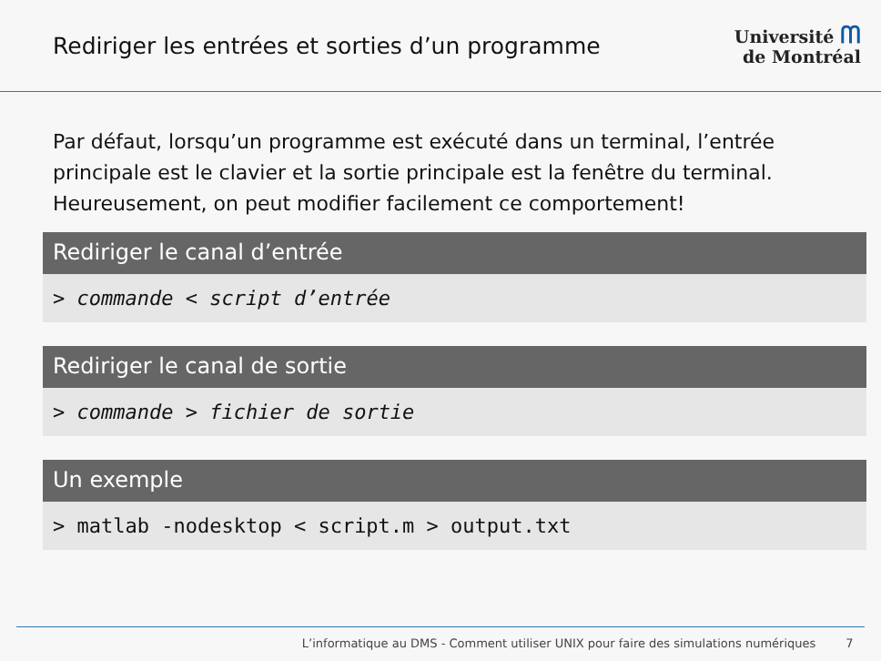Rediriger les entrées et sorties d’un programme
Université ᗰ
de Montréal
Par défaut, lorsqu’un programme est exécuté dans un terminal, l’entrée principale est le clavier et la sortie principale est la fenêtre du terminal. Heureusement, on peut modifier facilement ce comportement!
Rediriger le canal d’entrée
> commande < script d’entrée
Rediriger le canal de sortie
> commande > fichier de sortie
Un exemple
> matlab -nodesktop < script.m > output.txt
L’informatique au DMS - Comment utiliser UNIX pour faire des simulations numériques 7